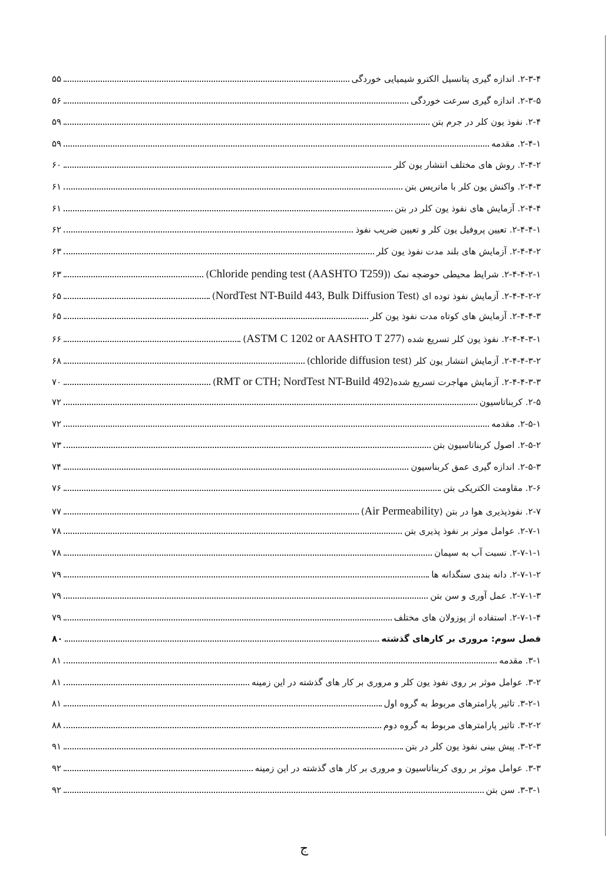۲-۳-۴. اندازه گیری پتانسیل الکترو شیمیایی خوردگی ۵۵
۲-۳-۵. اندازه گیری سرعت خوردگی ۵۶
۲-۴. نفوذ یون کلر در جرم بتن ۵۹
۲-۴-۱. مقدمه ۵۹
۲-۴-۲. روش های مختلف انتشار یون کلر ۶۰
۲-۴-۳. واکنش یون کلر با ماتریس بتن ۶۱
۲-۴-۴. آزمایش های نفوذ یون کلر در بتن ۶۱
۲-۴-۴-۱. تعیین پروفیل یون کلر و تعیین ضریب نفوذ ۶۲
۲-۴-۴-۲. آزمایش های بلند مدت نفوذ یون کلر ۶۳
۲-۴-۴-۲-۱. شرایط محیطی حوضچه نمک (Chloride pending test (AASHTO T259)) ۶۳
۲-۴-۴-۲-۲. آزمایش نفوذ توده ای (NordTest NT-Build 443, Bulk Diffusion Test) ۶۵
۲-۴-۴-۳. آزمایش های کوتاه مدت نفوذ یون کلر ۶۵
۲-۴-۴-۳-۱. نفوذ یون کلر تسریع شده (ASTM C 1202 or AASHTO T 277) ۶۶
۲-۴-۴-۳-۲. آزمایش انتشار یون کلر (chloride diffusion test) ۶۸
۲-۴-۴-۳-۳. آزمایش مهاجرت تسریع شده(RMT or CTH; NordTest NT-Build 492) ۷۰
۲-۵. کربناتاسیون ۷۲
۲-۵-۱. مقدمه ۷۲
۲-۵-۲. اصول کربناتاسیون بتن ۷۳
۲-۵-۳. اندازه گیری عمق کربناسیون ۷۴
۲-۶. مقاومت الکتریکی بتن ۷۶
۲-۷. نفوذپذیری هوا در بتن (Air Permeability) ۷۷
۲-۷-۱. عوامل موثر بر نفوذ پذیری بتن ۷۸
۲-۷-۱-۱. نسبت آب به سیمان ۷۸
۲-۷-۱-۲. دانه بندی سنگدانه ها ۷۹
۲-۷-۱-۳. عمل آوری و سن بتن ۷۹
۲-۷-۱-۴. استفاده از پوزولان های مختلف ۷۹
فصل سوم: مروری بر کارهای گذشته ۸۰
۳-۱. مقدمه ۸۱
۳-۲. عوامل موثر بر روی نفوذ یون کلر و مروری بر کار های گذشته در این زمینه ۸۱
۳-۲-۱. تاثیر پارامترهای مربوط به گروه اول ۸۱
۳-۲-۲. تاثیر پارامترهای مربوط به گروه دوم ۸۸
۳-۲-۳. پیش بینی نفوذ یون کلر در بتن ۹۱
۳-۳. عوامل موثر بر روی کربناتاسیون و مروری بر کار های گذشته در این زمینه ۹۲
۳-۳-۱. سن بتن ۹۲
ج